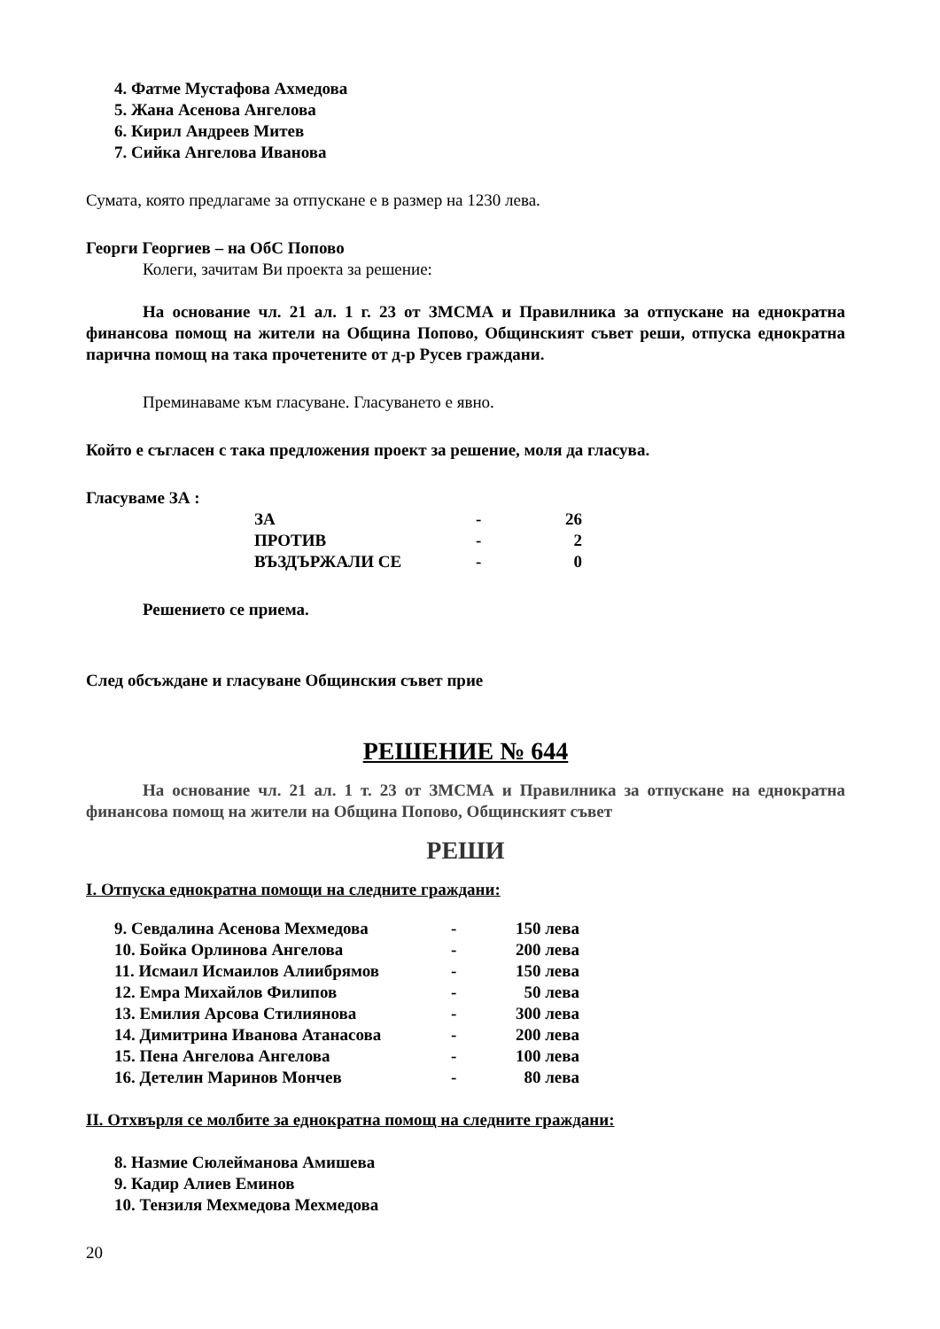4. Фатме Мустафова Ахмедова
5. Жана Асенова Ангелова
6. Кирил Андреев Митев
7. Сийка Ангелова Иванова
Сумата, която предлагаме за отпускане е в размер на 1230 лева.
Георги Георгиев – на ОбС Попово
Колеги, зачитам Ви проекта за решение:
На основание чл. 21 ал. 1 г. 23 от ЗМСМА и Правилника за отпускане на еднократна финансова помощ на жители на Община Попово, Общинският съвет реши, отпуска еднократна парична помощ на така прочетените от д-р Русев граждани.
Преминаваме към гласуване. Гласуването е явно.
Който е съгласен с така предложения проект за решение, моля да гласува.
Гласуваме ЗА :
| ЗА | - | 26 |
| ПРОТИВ | - | 2 |
| ВЪЗДЪРЖАЛИ СЕ | - | 0 |
Решението се приема.
След обсъждане и гласуване Общинския съвет прие
РЕШЕНИЕ № 644
На основание чл. 21 ал. 1 т. 23 от ЗМСМА и Правилника за отпускане на еднократна финансова помощ на жители на Община Попово, Общинският съвет
РЕШИ
I. Отпуска еднократна помощи на следните граждани:
| 9. Севдалина Асенова Мехмедова | - | 150 лева |
| 10. Бойка Орлинова Ангелова | - | 200 лева |
| 11. Исмаил Исмаилов Алиибрямов | - | 150 лева |
| 12. Емра Михайлов Филипов | - | 50 лева |
| 13. Емилия Арсова Стилиянова | - | 300 лева |
| 14. Димитрина Иванова Атанасова | - | 200 лева |
| 15. Пена Ангелова Ангелова | - | 100 лева |
| 16. Детелин Маринов Мончев | - | 80 лева |
II. Отхвърля се молбите за еднократна помощ на следните граждани:
8. Назмие Сюлейманова Амишева
9. Кадир Алиев Еминов
10. Тензиля Мехмедова Мехмедова
20